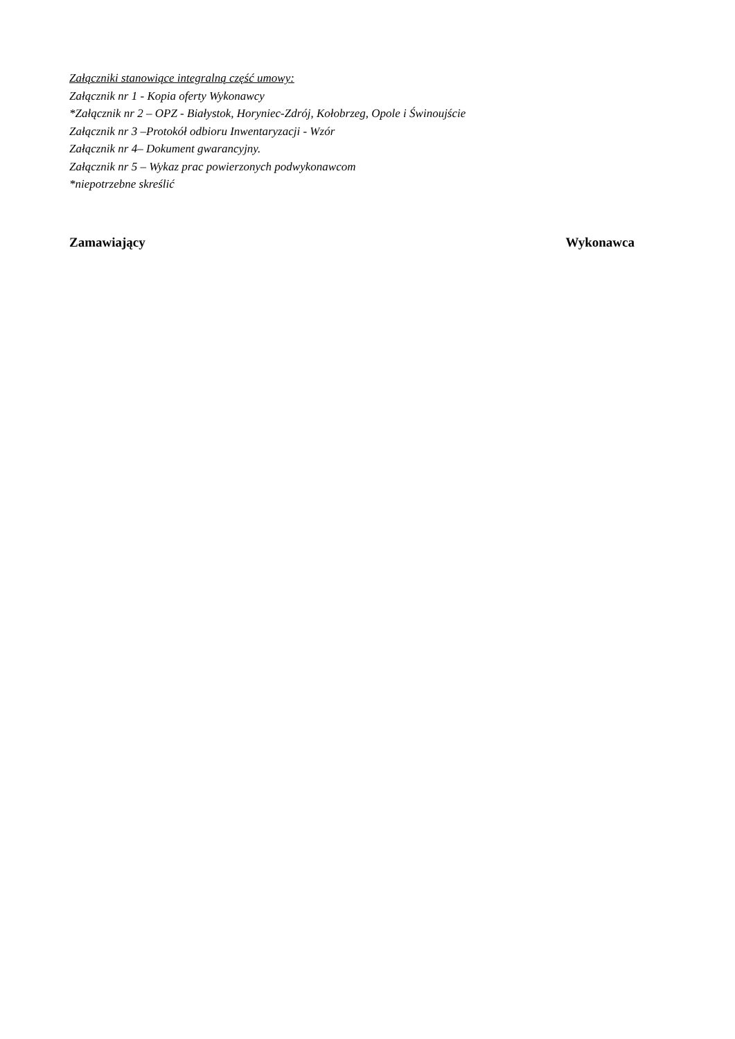Załączniki stanowiące integralną część umowy:
Załącznik nr 1 - Kopia oferty Wykonawcy
*Załącznik nr 2 – OPZ - Białystok, Horyniec-Zdrój, Kołobrzeg, Opole i Świnoujście
Załącznik nr 3 –Protokół odbioru Inwentaryzacji - Wzór
Załącznik nr 4– Dokument gwarancyjny.
Załącznik nr 5 – Wykaz prac powierzonych podwykonawcom
*niepotrzebne skreślić
Zamawiający Wykonawca